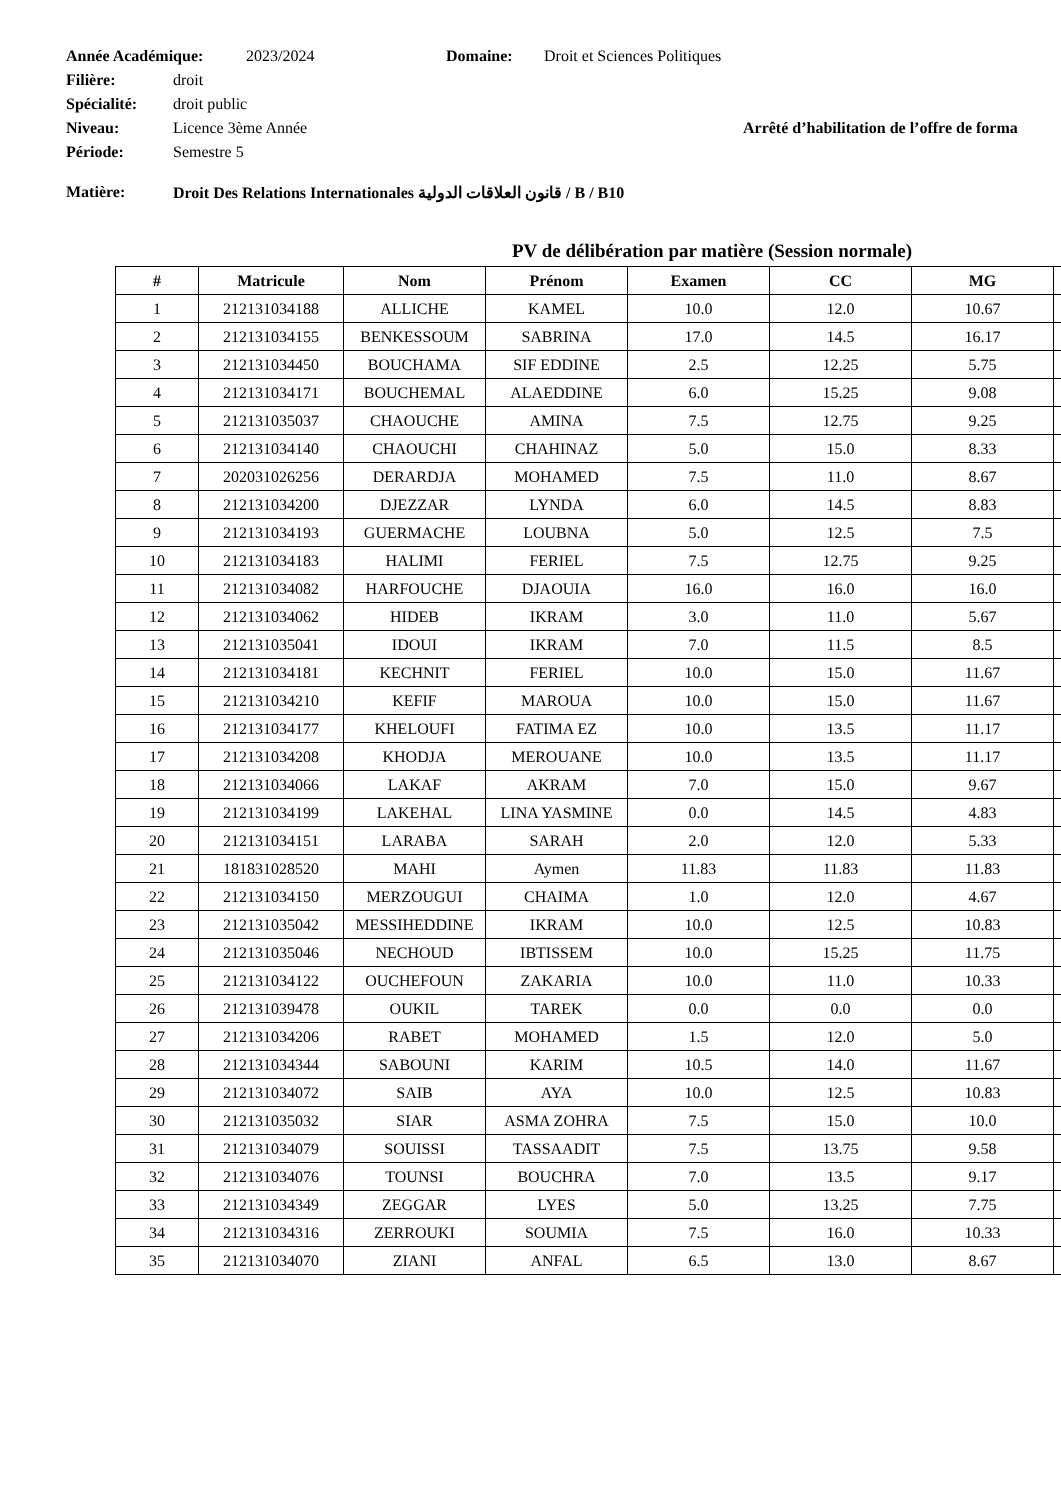Année Académique: 2023/2024 Domaine: Droit et Sciences Politiques
Filière: droit
Spécialité: droit public
Niveau: Licence 3ème Année Arrêté d’habilitation de l’offre de forma
Période: Semestre 5
Matière: Droit Des Relations Internationales قانون العلاقات الدولية / B / B10
PV de délibération par matière (Session normale)
| # | Matricule | Nom | Prénom | Examen | CC | MG | |
| --- | --- | --- | --- | --- | --- | --- | --- |
| 1 | 212131034188 | ALLICHE | KAMEL | 10.0 | 12.0 | 10.67 | |
| 2 | 212131034155 | BENKESSOUM | SABRINA | 17.0 | 14.5 | 16.17 | |
| 3 | 212131034450 | BOUCHAMA | SIF EDDINE | 2.5 | 12.25 | 5.75 | |
| 4 | 212131034171 | BOUCHEMAL | ALAEDDINE | 6.0 | 15.25 | 9.08 | |
| 5 | 212131035037 | CHAOUCHE | AMINA | 7.5 | 12.75 | 9.25 | |
| 6 | 212131034140 | CHAOUCHI | CHAHINAZ | 5.0 | 15.0 | 8.33 | |
| 7 | 202031026256 | DERARDJA | MOHAMED | 7.5 | 11.0 | 8.67 | |
| 8 | 212131034200 | DJEZZAR | LYNDA | 6.0 | 14.5 | 8.83 | |
| 9 | 212131034193 | GUERMACHE | LOUBNA | 5.0 | 12.5 | 7.5 | |
| 10 | 212131034183 | HALIMI | FERIEL | 7.5 | 12.75 | 9.25 | |
| 11 | 212131034082 | HARFOUCHE | DJAOUIA | 16.0 | 16.0 | 16.0 | |
| 12 | 212131034062 | HIDEB | IKRAM | 3.0 | 11.0 | 5.67 | |
| 13 | 212131035041 | IDOUI | IKRAM | 7.0 | 11.5 | 8.5 | |
| 14 | 212131034181 | KECHNIT | FERIEL | 10.0 | 15.0 | 11.67 | |
| 15 | 212131034210 | KEFIF | MAROUA | 10.0 | 15.0 | 11.67 | |
| 16 | 212131034177 | KHELOUFI | FATIMA EZ | 10.0 | 13.5 | 11.17 | |
| 17 | 212131034208 | KHODJA | MEROUANE | 10.0 | 13.5 | 11.17 | |
| 18 | 212131034066 | LAKAF | AKRAM | 7.0 | 15.0 | 9.67 | |
| 19 | 212131034199 | LAKEHAL | LINA YASMINE | 0.0 | 14.5 | 4.83 | |
| 20 | 212131034151 | LARABA | SARAH | 2.0 | 12.0 | 5.33 | |
| 21 | 181831028520 | MAHI | Aymen | 11.83 | 11.83 | 11.83 | |
| 22 | 212131034150 | MERZOUGUI | CHAIMA | 1.0 | 12.0 | 4.67 | |
| 23 | 212131035042 | MESSIHEDDINE | IKRAM | 10.0 | 12.5 | 10.83 | |
| 24 | 212131035046 | NECHOUD | IBTISSEM | 10.0 | 15.25 | 11.75 | |
| 25 | 212131034122 | OUCHEFOUN | ZAKARIA | 10.0 | 11.0 | 10.33 | |
| 26 | 212131039478 | OUKIL | TAREK | 0.0 | 0.0 | 0.0 | |
| 27 | 212131034206 | RABET | MOHAMED | 1.5 | 12.0 | 5.0 | |
| 28 | 212131034344 | SABOUNI | KARIM | 10.5 | 14.0 | 11.67 | |
| 29 | 212131034072 | SAIB | AYA | 10.0 | 12.5 | 10.83 | |
| 30 | 212131035032 | SIAR | ASMA ZOHRA | 7.5 | 15.0 | 10.0 | |
| 31 | 212131034079 | SOUISSI | TASSAADIT | 7.5 | 13.75 | 9.58 | |
| 32 | 212131034076 | TOUNSI | BOUCHRA | 7.0 | 13.5 | 9.17 | |
| 33 | 212131034349 | ZEGGAR | LYES | 5.0 | 13.25 | 7.75 | |
| 34 | 212131034316 | ZERROUKI | SOUMIA | 7.5 | 16.0 | 10.33 | |
| 35 | 212131034070 | ZIANI | ANFAL | 6.5 | 13.0 | 8.67 | |